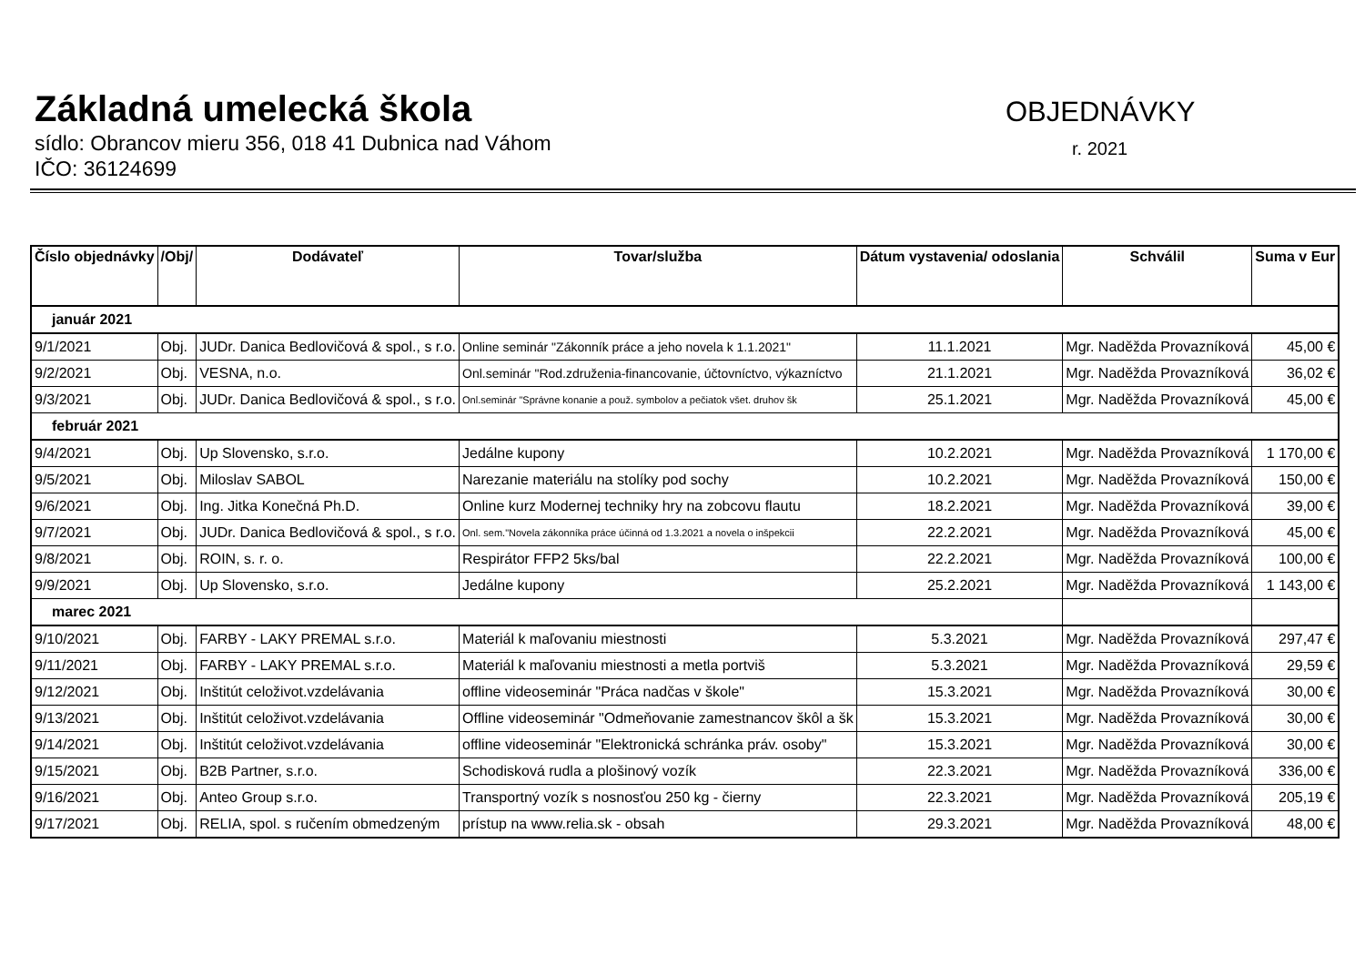Základná umelecká škola
sídlo: Obrancov mieru 356, 018 41 Dubnica nad Váhom
IČO: 36124699
OBJEDNÁVKY
r. 2021
| Číslo objednávky | /Obj/ | Dodávateľ | Tovar/služba | Dátum vystavenia/ odoslania | Schválil | Suma v Eur |
| --- | --- | --- | --- | --- | --- | --- |
| január 2021 | | | | | | |
| 9/1/2021 | Obj. | JUDr. Danica Bedlovičová & spol., s r.o. | Online seminár "Zákonník práce a jeho novela k 1.1.2021" | 11.1.2021 | Mgr. Naděžda Provazníková | 45,00 € |
| 9/2/2021 | Obj. | VESNA, n.o. | Onl.seminár "Rod.združenia-financovanie, účtovníctvo, výkazníctvo | 21.1.2021 | Mgr. Naděžda Provazníková | 36,02 € |
| 9/3/2021 | Obj. | JUDr. Danica Bedlovičová & spol., s r.o. | Onl.seminár "Správne konanie a použ. symbolov a pečiatok všet. druhov šk | 25.1.2021 | Mgr. Naděžda Provazníková | 45,00 € |
| február 2021 | | | | | | |
| 9/4/2021 | Obj. | Up Slovensko, s.r.o. | Jedálne kupony | 10.2.2021 | Mgr. Naděžda Provazníková | 1 170,00 € |
| 9/5/2021 | Obj. | Miloslav SABOL | Narezanie materiálu na stolíky pod sochy | 10.2.2021 | Mgr. Naděžda Provazníková | 150,00 € |
| 9/6/2021 | Obj. | Ing. Jitka Konečná Ph.D. | Online kurz Modernej techniky hry na zobcovu flautu | 18.2.2021 | Mgr. Naděžda Provazníková | 39,00 € |
| 9/7/2021 | Obj. | JUDr. Danica Bedlovičová & spol., s r.o. | Onl. sem."Novela zákonníka práce účinná od 1.3.2021 a novela o inšpekcii | 22.2.2021 | Mgr. Naděžda Provazníková | 45,00 € |
| 9/8/2021 | Obj. | ROIN, s. r. o. | Respirátor FFP2 5ks/bal | 22.2.2021 | Mgr. Naděžda Provazníková | 100,00 € |
| 9/9/2021 | Obj. | Up Slovensko, s.r.o. | Jedálne kupony | 25.2.2021 | Mgr. Naděžda Provazníková | 1 143,00 € |
| marec 2021 | | | | | | |
| 9/10/2021 | Obj. | FARBY - LAKY PREMAL s.r.o. | Materiál k maľovaniu miestnosti | 5.3.2021 | Mgr. Naděžda Provazníková | 297,47 € |
| 9/11/2021 | Obj. | FARBY - LAKY PREMAL s.r.o. | Materiál k maľovaniu miestnosti a metla portviš | 5.3.2021 | Mgr. Naděžda Provazníková | 29,59 € |
| 9/12/2021 | Obj. | Inštitút celoživot.vzdelávania | offline videoseminár "Práca nadčas v škole" | 15.3.2021 | Mgr. Naděžda Provazníková | 30,00 € |
| 9/13/2021 | Obj. | Inštitút celoživot.vzdelávania | Offline videoseminár "Odmeňovanie zamestnancov škôl a šk | 15.3.2021 | Mgr. Naděžda Provazníková | 30,00 € |
| 9/14/2021 | Obj. | Inštitút celoživot.vzdelávania | offline videoseminár "Elektronická schránka práv. osoby" | 15.3.2021 | Mgr. Naděžda Provazníková | 30,00 € |
| 9/15/2021 | Obj. | B2B Partner, s.r.o. | Schodisková rudla a plošinový vozík | 22.3.2021 | Mgr. Naděžda Provazníková | 336,00 € |
| 9/16/2021 | Obj. | Anteo Group s.r.o. | Transportný vozík s nosnosťou 250 kg - čierny | 22.3.2021 | Mgr. Naděžda Provazníková | 205,19 € |
| 9/17/2021 | Obj. | RELIA, spol. s ručením obmedzeným | prístup na www.relia.sk - obsah | 29.3.2021 | Mgr. Naděžda Provazníková | 48,00 € |